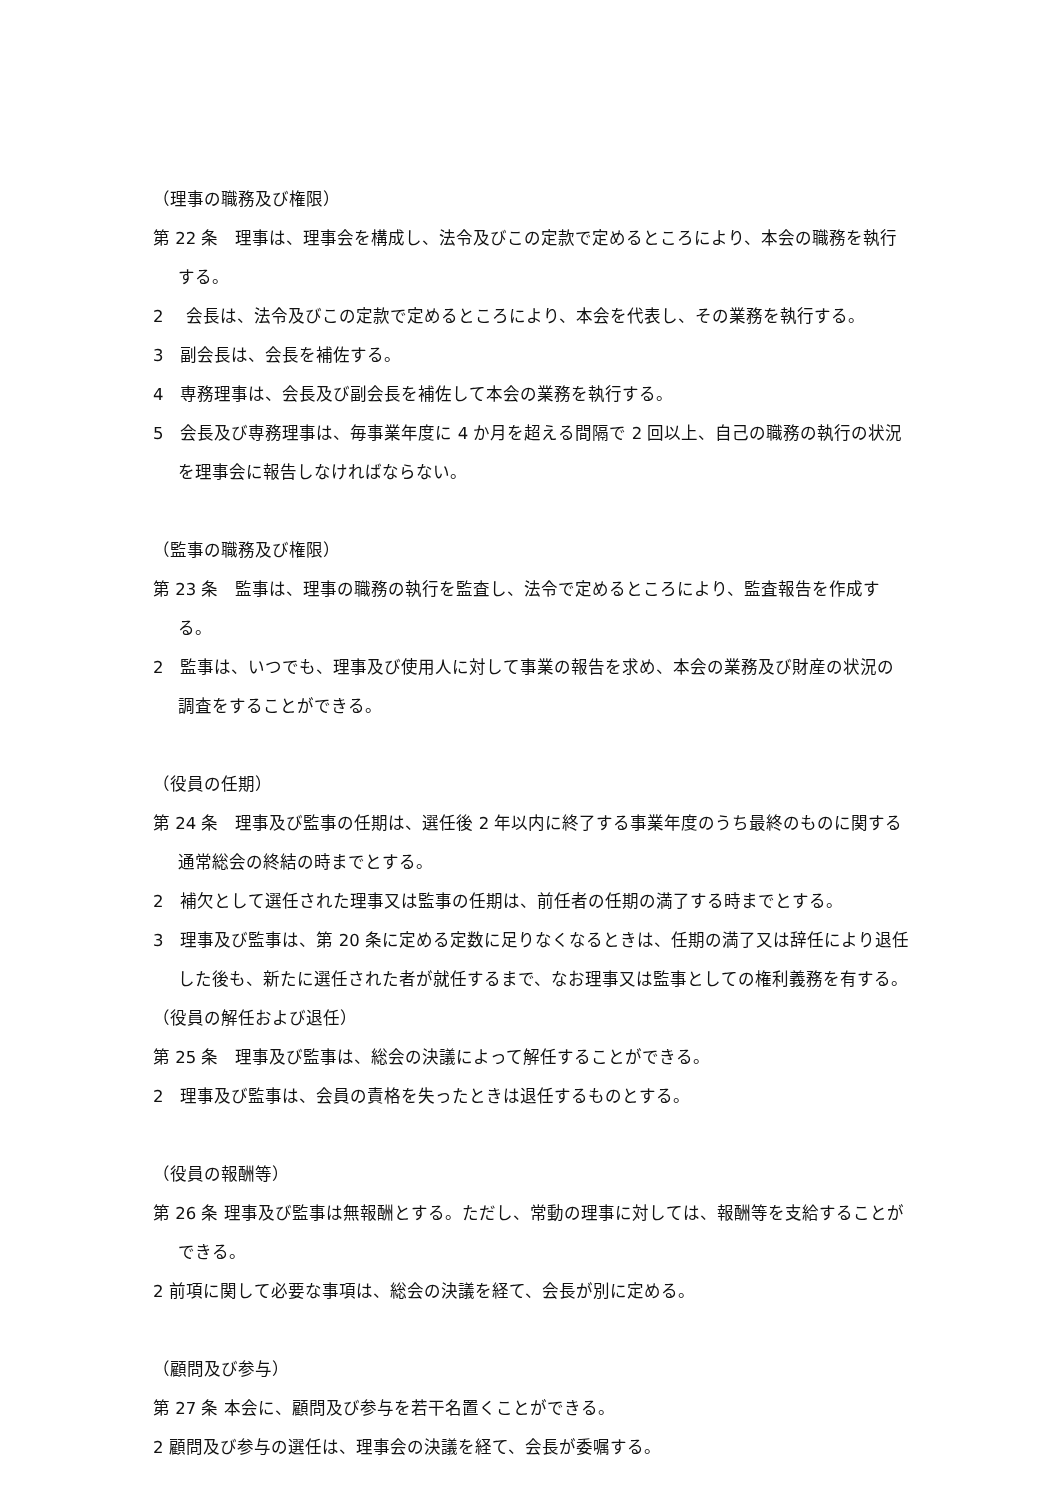（理事の職務及び権限）
第 22 条　理事は、理事会を構成し、法令及びこの定款で定めるところにより、本会の職務を執行する。
2　 会長は、法令及びこの定款で定めるところにより、本会を代表し、その業務を執行する。
3　副会長は、会長を補佐する。
4　専務理事は、会長及び副会長を補佐して本会の業務を執行する。
5　会長及び専務理事は、毎事業年度に 4 か月を超える間隔で 2 回以上、自己の職務の執行の状況を理事会に報告しなければならない。
（監事の職務及び権限）
第 23 条　監事は、理事の職務の執行を監査し、法令で定めるところにより、監査報告を作成する。
2　監事は、いつでも、理事及び使用人に対して事業の報告を求め、本会の業務及び財産の状況の調査をすることができる。
（役員の任期）
第 24 条　理事及び監事の任期は、選任後 2 年以内に終了する事業年度のうち最終のものに関する通常総会の終結の時までとする。
2　補欠として選任された理事又は監事の任期は、前任者の任期の満了する時までとする。
3　理事及び監事は、第 20 条に定める定数に足りなくなるときは、任期の満了又は辞任により退任した後も、新たに選任された者が就任するまで、なお理事又は監事としての権利義務を有する。
（役員の解任および退任）
第 25 条　理事及び監事は、総会の決議によって解任することができる。
2　理事及び監事は、会員の責格を失ったときは退任するものとする。
（役員の報酬等）
第 26 条 理事及び監事は無報酬とする。ただし、常動の理事に対しては、報酬等を支給することができる。
2 前項に関して必要な事項は、総会の決議を経て、会長が別に定める。
（顧問及び参与）
第 27 条 本会に、顧問及び参与を若干名置くことができる。
2 顧問及び参与の選任は、理事会の決議を経て、会長が委嘱する。